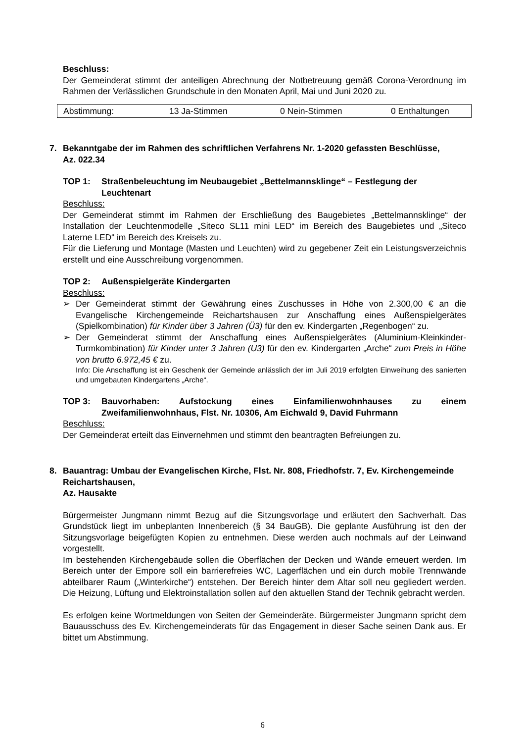Beschluss:
Der Gemeinderat stimmt der anteiligen Abrechnung der Notbetreuung gemäß Corona-Verordnung im Rahmen der Verlässlichen Grundschule in den Monaten April, Mai und Juni 2020 zu.
| Abstimmung: | 13 Ja-Stimmen | 0 Nein-Stimmen | 0 Enthaltungen |
7. Bekanntgabe der im Rahmen des schriftlichen Verfahrens Nr. 1-2020 gefassten Beschlüsse,
Az. 022.34
TOP 1: Straßenbeleuchtung im Neubaugebiet „Bettelmannsklinge“ – Festlegung der Leuchtenart
Beschluss:
Der Gemeinderat stimmt im Rahmen der Erschließung des Baugebietes „Bettelmannsklinge“ der Installation der Leuchtenmodelle „Siteco SL11 mini LED“ im Bereich des Baugebietes und „Siteco Laterne LED“ im Bereich des Kreisels zu.
Für die Lieferung und Montage (Masten und Leuchten) wird zu gegebener Zeit ein Leistungsverzeichnis erstellt und eine Ausschreibung vorgenommen.
TOP 2: Außenspielgeräte Kindergarten
Beschluss:
➢ Der Gemeinderat stimmt der Gewährung eines Zuschusses in Höhe von 2.300,00 € an die Evangelische Kirchengemeinde Reichartshausen zur Anschaffung eines Außenspielgerätes (Spielkombination) für Kinder über 3 Jahren (Ü3) für den ev. Kindergarten „Regenbogen“ zu.
➢ Der Gemeinderat stimmt der Anschaffung eines Außenspielgerätes (Aluminium-Kleinkinder-Turmkombination) für Kinder unter 3 Jahren (U3) für den ev. Kindergarten „Arche“ zum Preis in Höhe von brutto 6.972,45 € zu.
Info: Die Anschaffung ist ein Geschenk der Gemeinde anlässlich der im Juli 2019 erfolgten Einweihung des sanierten und umgebauten Kindergartens „Arche“.
TOP 3: Bauvorhaben: Aufstockung eines Einfamilienwohnhauses zu einem Zweifamilienwohnhaus, Flst. Nr. 10306, Am Eichwald 9, David Fuhrmann
Beschluss:
Der Gemeinderat erteilt das Einvernehmen und stimmt den beantragten Befreiungen zu.
8. Bauantrag: Umbau der Evangelischen Kirche, Flst. Nr. 808, Friedhofstr. 7, Ev. Kirchengemeinde Reichartshausen,
Az. Hausakte
Bürgermeister Jungmann nimmt Bezug auf die Sitzungsvorlage und erläutert den Sachverhalt. Das Grundstück liegt im unbeplanten Innenbereich (§ 34 BauGB). Die geplante Ausführung ist den der Sitzungsvorlage beigefügten Kopien zu entnehmen. Diese werden auch nochmals auf der Leinwand vorgestellt.
Im bestehenden Kirchengebäude sollen die Oberflächen der Decken und Wände erneuert werden. Im Bereich unter der Empore soll ein barrierefreies WC, Lagerflächen und ein durch mobile Trennwände abteilbarer Raum („Winterkirche“) entstehen. Der Bereich hinter dem Altar soll neu gegliedert werden. Die Heizung, Lüftung und Elektroinstallation sollen auf den aktuellen Stand der Technik gebracht werden.
Es erfolgen keine Wortmeldungen von Seiten der Gemeinderäte. Bürgermeister Jungmann spricht dem Bauausschuss des Ev. Kirchengemeinderats für das Engagement in dieser Sache seinen Dank aus. Er bittet um Abstimmung.
6